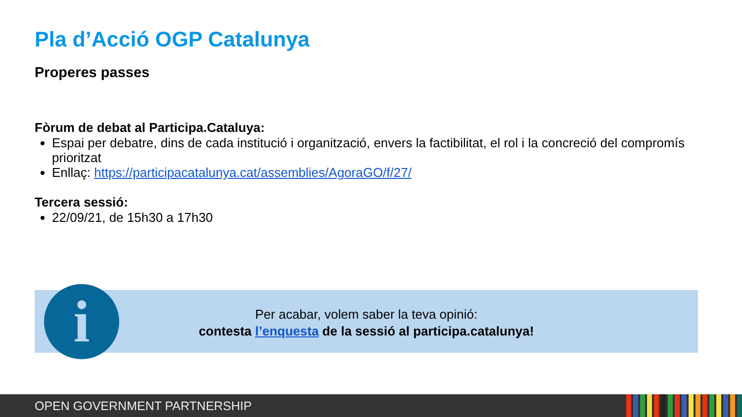Pla d’Acció OGP Catalunya
Properes passes
Fòrum de debat al Participa.Cataluya:
Espai per debatre, dins de cada institució i organització, envers la factibilitat, el rol i la concreció del compromís prioritzat
Enllaç: https://participacatalunya.cat/assemblies/AgoraGO/f/27/
Tercera sessió:
22/09/21, de 15h30 a 17h30
Per acabar, volem saber la teva opinió:
contesta l’enquesta de la sessió al participa.catalunya!
i
OPEN GOVERNMENT PARTNERSHIP